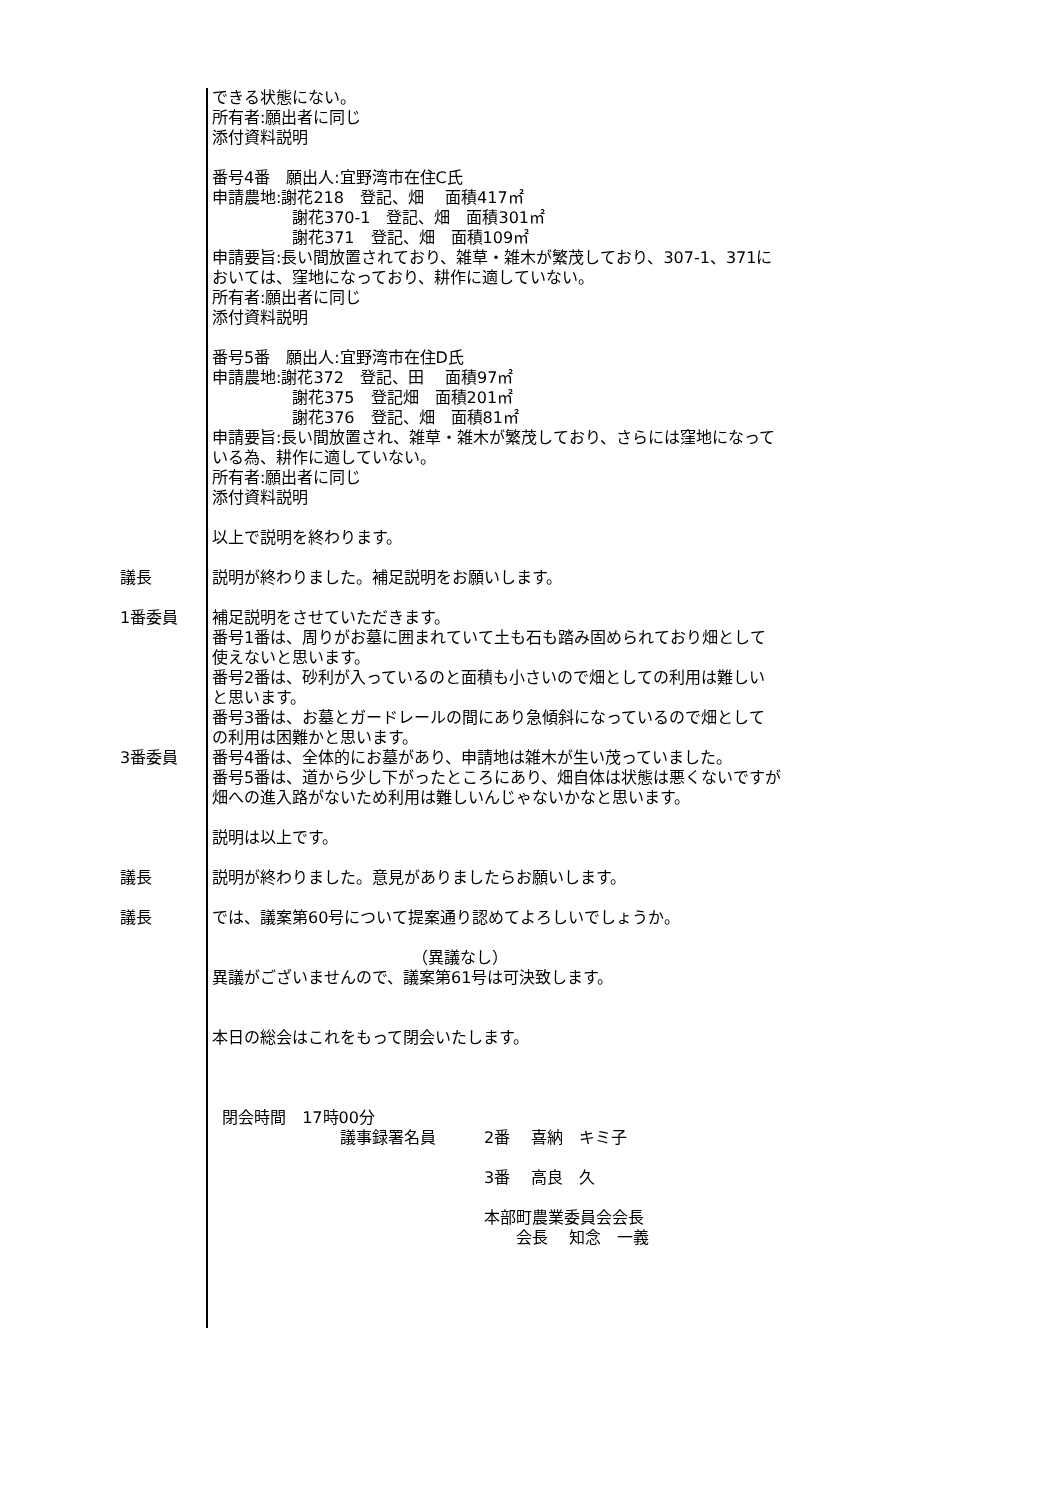できる状態にない。 所有者:願出者に同じ 添付資料説明 番号4番　願出人:宜野湾市在住C氏 申請農地:謝花218　登記、畑　 面積417㎡ 　　　　　謝花370-1　登記、畑　面積301㎡ 　　　　　謝花371　登記、畑　面積109㎡ 申請要旨:長い間放置されており、雑草・雑木が繁茂しており、307-1、371に おいては、窪地になっており、耕作に適していない。 所有者:願出者に同じ 添付資料説明 番号5番　願出人:宜野湾市在住D氏 申請農地:謝花372　登記、田　 面積97㎡ 　　　　　謝花375　登記畑　面積201㎡ 　　　　　謝花376　登記、畑　面積81㎡ 申請要旨:長い間放置され、雑草・雑木が繁茂しており、さらには窪地になって いる為、耕作に適していない。 所有者:願出者に同じ 添付資料説明 以上で説明を終わります。
議長 説明が終わりました。補足説明をお願いします。
1番委員 補足説明をさせていただきます。 番号1番は、周りがお墓に囲まれていて土も石も踏み固められており畑として 使えないと思います。 番号2番は、砂利が入っているのと面積も小さいので畑としての利用は難しい と思います。 番号3番は、お墓とガードレールの間にあり急傾斜になっているので畑として の利用は困難かと思います。
3番委員 番号4番は、全体的にお墓があり、申請地は雑木が生い茂っていました。 番号5番は、道から少し下がったところにあり、畑自体は状態は悪くないですが 畑への進入路がないため利用は難しいんじゃないかなと思います。 説明は以上です。
議長 説明が終わりました。意見がありましたらお願いします。
議長 では、議案第60号について提案通り認めてよろしいでしょうか。 　　　　　　　　　　　　　（異議なし） 異議がございませんので、議案第61号は可決致します。 本日の総会はこれをもって閉会いたします。 閉会時間　17時00分 　　　　　　　　議事録署名員　　　2番　 喜納　キミ子 　　　　　　　　　　　　　　　　　3番　 高良　久 　　　　　　　　　　　　　　　　　本部町農業委員会会長 　　　　　　　　　　　　　　　　　　　会長　 知念　一義